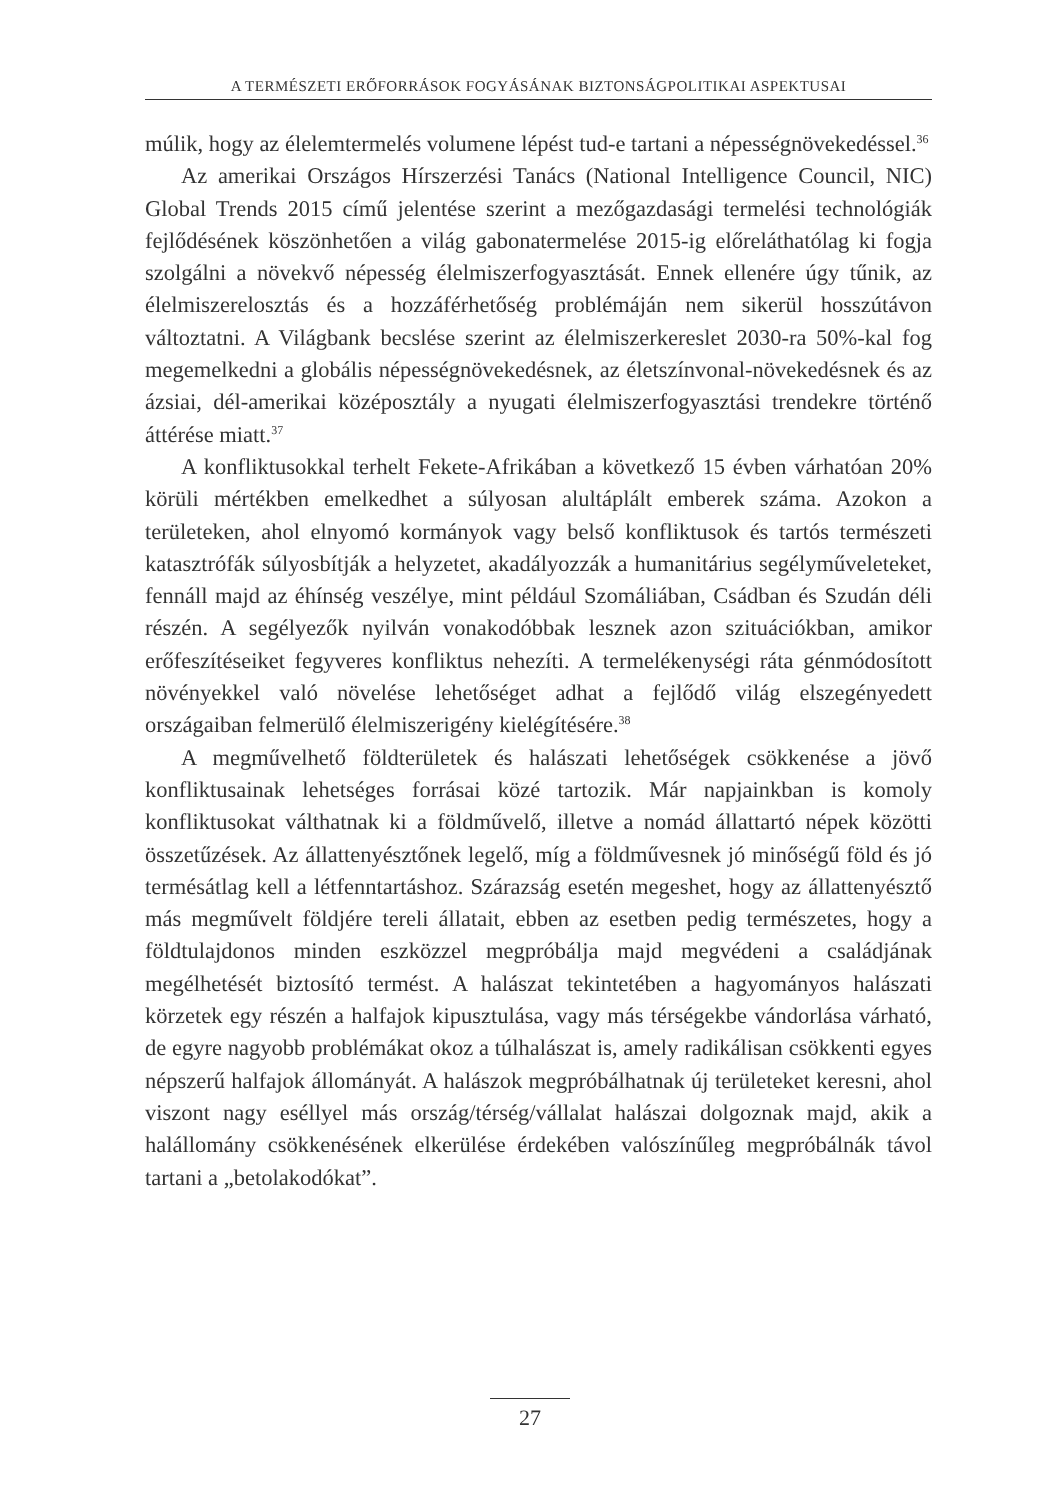A TERMÉSZETI ERŐFORRÁSOK FOGYÁSÁNAK BIZTONSÁGPOLITIKAI ASPEKTUSAI
múlik, hogy az élelemtermelés volumene lépést tud-e tartani a népesség­növekedéssel.<sup>36</sup>
Az amerikai Országos Hírszerzési Tanács (National Intelligence Council, NIC) Global Trends 2015 című jelentése szerint a mező­gazdasági termelési technológiák fejlődésének köszönhetően a világ gabonatermelése 2015-ig előreláthatólag ki fogja szolgálni a növekvő népesség élelmiszerfogyasztását. Ennek ellenére úgy tűnik, az élelmiszer­elosztás és a hozzáférhetőség problémáján nem sikerül hosszútávon változtatni. A Világbank becslése szerint az élelmiszerkereslet 2030-ra 50%-kal fog megemelkedni a globális népességnövekedésnek, az életszínvonal-növekedésnek és az ázsiai, dél-amerikai középosztály a nyugati élelmiszerfogyasztási trendekre történő áttérése miatt.<sup>37</sup>
A konfliktusokkal terhelt Fekete-Afrikában a következő 15 évben várhatóan 20% körüli mértékben emelkedhet a súlyosan alultáplált emberek száma. Azokon a területeken, ahol elnyomó kormányok vagy belső konfliktusok és tartós természeti katasztrófák súlyosbítják a helyzetet, akadályozzák a humanitárius segélyműveleteket, fennáll majd az éhínség veszélye, mint például Szomáliában, Csádban és Szudán déli részén. A segélyezők nyilván vonakodóbbak lesznek azon szituációkban, amikor erőfeszítéseiket fegyveres konfliktus nehezíti. A termelékenységi ráta gén­módosított növényekkel való növelése lehetőséget adhat a fejlődő világ elszegényedett országaiban felmerülő élelmiszerigény kielégítésére.<sup>38</sup>
A megművelhető földterületek és halászati lehetőségek csökkenése a jövő konfliktusainak lehetséges forrásai közé tartozik. Már napjainkban is komoly konfliktusokat válthatnak ki a földművelő, illetve a nomád állattartó népek közötti összetűzések. Az állattenyésztőnek legelő, míg a földművesnek jó minőségű föld és jó termésátlag kell a létfenntartáshoz. Szárazság esetén megeshet, hogy az állattenyésztő más megművelt földjére tereli állatait, ebben az esetben pedig természetes, hogy a föld­tulajdonos minden eszközzel megpróbálja majd megvédeni a családjának megélhetését biztosító termést. A halászat tekintetében a hagyományos halászati körzetek egy részén a halfajok kipusztulása, vagy más térségekbe vándorlása várható, de egyre nagyobb problémákat okoz a túlhalászat is, amely radikálisan csökkenti egyes népszerű halfajok állományát. A halászok megpróbálhatnak új területeket keresni, ahol viszont nagy eséllyel más ország/térség/vállalat halászai dolgoznak majd, akik a halállomány csökkenésének elkerülése érdekében valószínűleg megpró­bálnák távol tartani a „betolakodókat”.
27